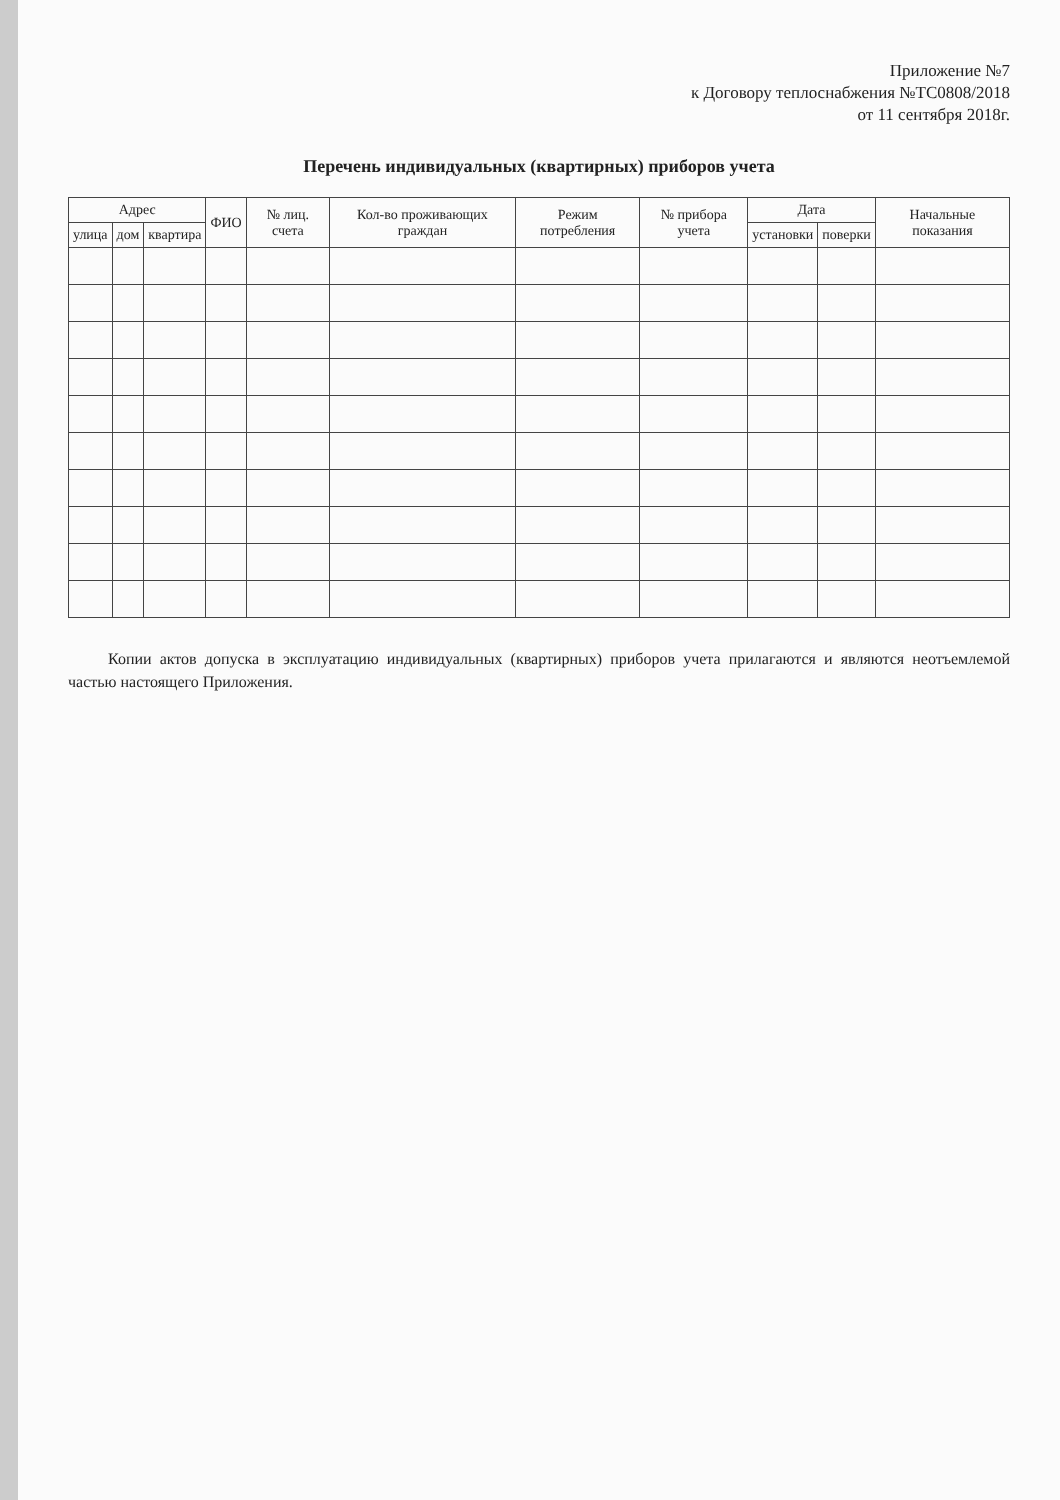Приложение №7
к Договору теплоснабжения №ТС0808/2018
от 11 сентября 2018г.
Перечень индивидуальных (квартирных) приборов учета
| Адрес | | | ФИО | № лиц. счета | Кол-во проживающих граждан | Режим потребления | № прибора учета | Дата | | Начальные показания |
| --- | --- | --- | --- | --- | --- | --- | --- | --- | --- | --- |
| улица | дом | квартира | | | | | | установки | поверки | |
Копии актов допуска в эксплуатацию индивидуальных (квартирных) приборов учета прилагаются и являются неотъемлемой частью настоящего Приложения.